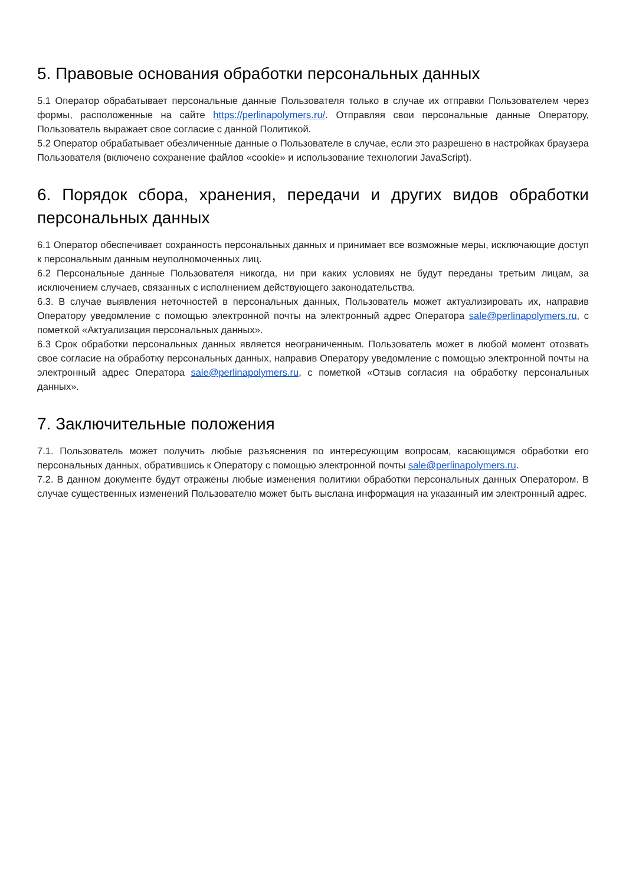5. Правовые основания обработки персональных данных
5.1 Оператор обрабатывает персональные данные Пользователя только в случае их отправки Пользователем через формы, расположенные на сайте https://perlinapolymers.ru/. Отправляя свои персональные данные Оператору, Пользователь выражает свое согласие с данной Политикой.
5.2 Оператор обрабатывает обезличенные данные о Пользователе в случае, если это разрешено в настройках браузера Пользователя (включено сохранение файлов «cookie» и использование технологии JavaScript).
6. Порядок сбора, хранения, передачи и других видов обработки персональных данных
6.1 Оператор обеспечивает сохранность персональных данных и принимает все возможные меры, исключающие доступ к персональным данным неуполномоченных лиц.
6.2 Персональные данные Пользователя никогда, ни при каких условиях не будут переданы третьим лицам, за исключением случаев, связанных с исполнением действующего законодательства.
6.3. В случае выявления неточностей в персональных данных, Пользователь может актуализировать их, направив Оператору уведомление с помощью электронной почты на электронный адрес Оператора sale@perlinapolymers.ru, с пометкой «Актуализация персональных данных».
6.3 Срок обработки персональных данных является неограниченным. Пользователь может в любой момент отозвать свое согласие на обработку персональных данных, направив Оператору уведомление с помощью электронной почты на электронный адрес Оператора sale@perlinapolymers.ru, с пометкой «Отзыв согласия на обработку персональных данных».
7. Заключительные положения
7.1. Пользователь может получить любые разъяснения по интересующим вопросам, касающимся обработки его персональных данных, обратившись к Оператору с помощью электронной почты sale@perlinapolymers.ru.
7.2. В данном документе будут отражены любые изменения политики обработки персональных данных Оператором. В случае существенных изменений Пользователю может быть выслана информация на указанный им электронный адрес.